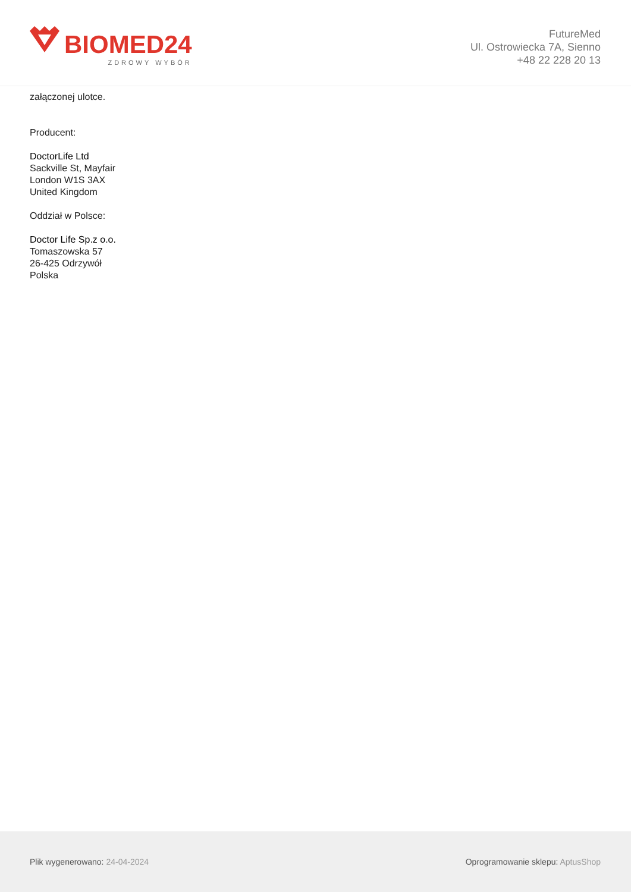BIOMED24
ZDROWY WYBÓR
FutureMed
Ul. Ostrowiecka 7A, Sienno
+48 22 228 20 13
załączonej ulotce.
Producent:
DoctorLife Ltd
Sackville St, Mayfair
London W1S 3AX
United Kingdom
Oddział w Polsce:
Doctor Life Sp.z o.o.
Tomaszowska 57
26-425 Odrzywół
Polska
Plik wygenerowano: 24-04-2024
Oprogramowanie sklepu: AptusShop